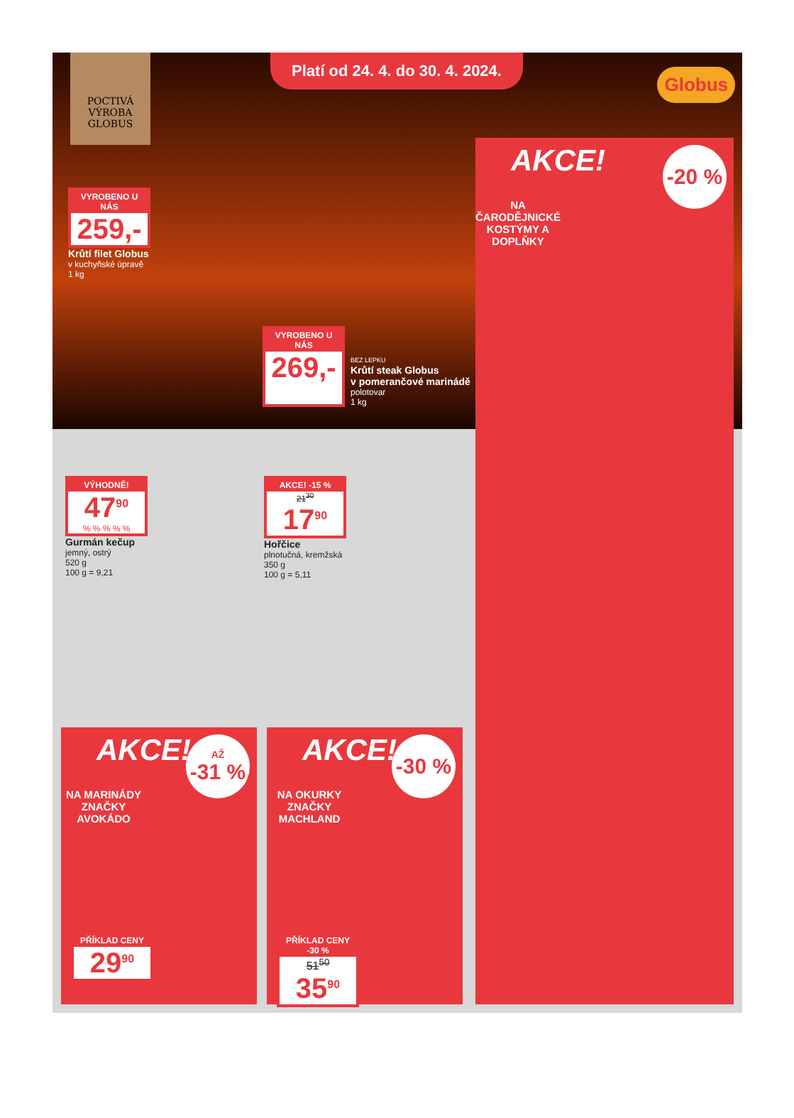POCTIVÁ
VÝROBA
GLOBUS
Platí od 24. 4. do 30. 4. 2024.
Globus
VYROBENO U NÁS
259,-
Krůtí filet Globus
v kuchyňské úpravě
1 kg
VYROBENO U NÁS
269,-
BEZ LEPKU
Krůtí steak Globus
v pomerančové marinádě
polotovar
1 kg
VÝHODNĚ!
47<sup>90</sup>
% % % % %
Gurmán kečup
jemný, ostrý
520 g
100 g = 9,21
AKCE! -15 %
21<sup>30</sup>
17<sup>90</sup>
Hořčice
plnotučná, kremžská
350 g
100 g = 5,11
AKCE!
-20 %
NA ČARODĚJNICKÉ KOSTÝMY A DOPLŇKY
AKCE!
AŽ
-31 %
NA MARINÁDY ZNAČKY AVOKÁDO
PŘÍKLAD CENY
29<sup>90</sup>
AKCE!
-30 %
NA OKURKY ZNAČKY MACHLAND
PŘÍKLAD CENY -30 %
51<sup>50</sup>
35<sup>90</sup>